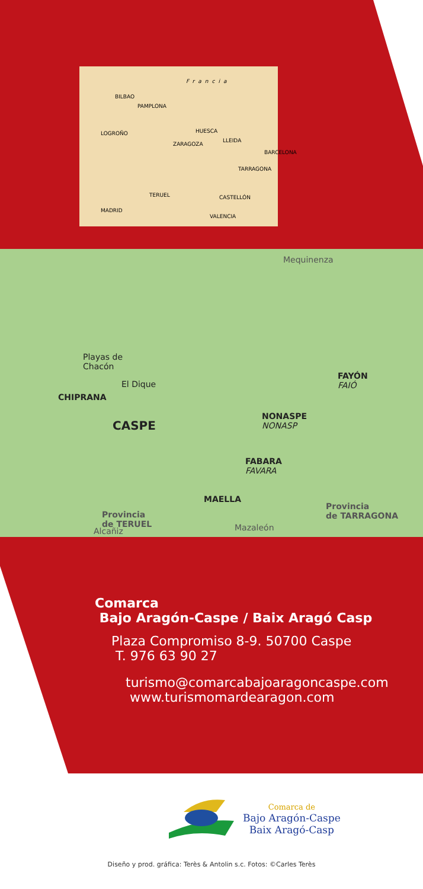Francia
BILBAO
PAMPLONA
LOGROÑO HUESCA
ZARAGOZA
LLEIDA
BARCELONA
TARRAGONA
TERUEL CASTELLÓN
MADRID
VALENCIA
Mequinenza
Playas de
Chacón
El Dique
CHIPRANA
CASPE
FAYÓN
FAIÓ
NONASPE
NONASP
FABARA
FAVARA
MAELLA
Provincia
de TERUEL
Provincia
de TARRAGONA
Alcañiz Mazaleón
Comarca
Bajo Aragón-Caspe / Baix Aragó Casp
Plaza Compromiso 8-9. 50700 Caspe
T. 976 63 90 27
turismo@comarcabajoaragoncaspe.com
www.turismomardearagon.com
Comarca de
Bajo Aragón-Caspe
Baix Aragó-Casp
Diseño y prod. gráfica: Terès & Antolin s.c. Fotos: ©Carles Terès